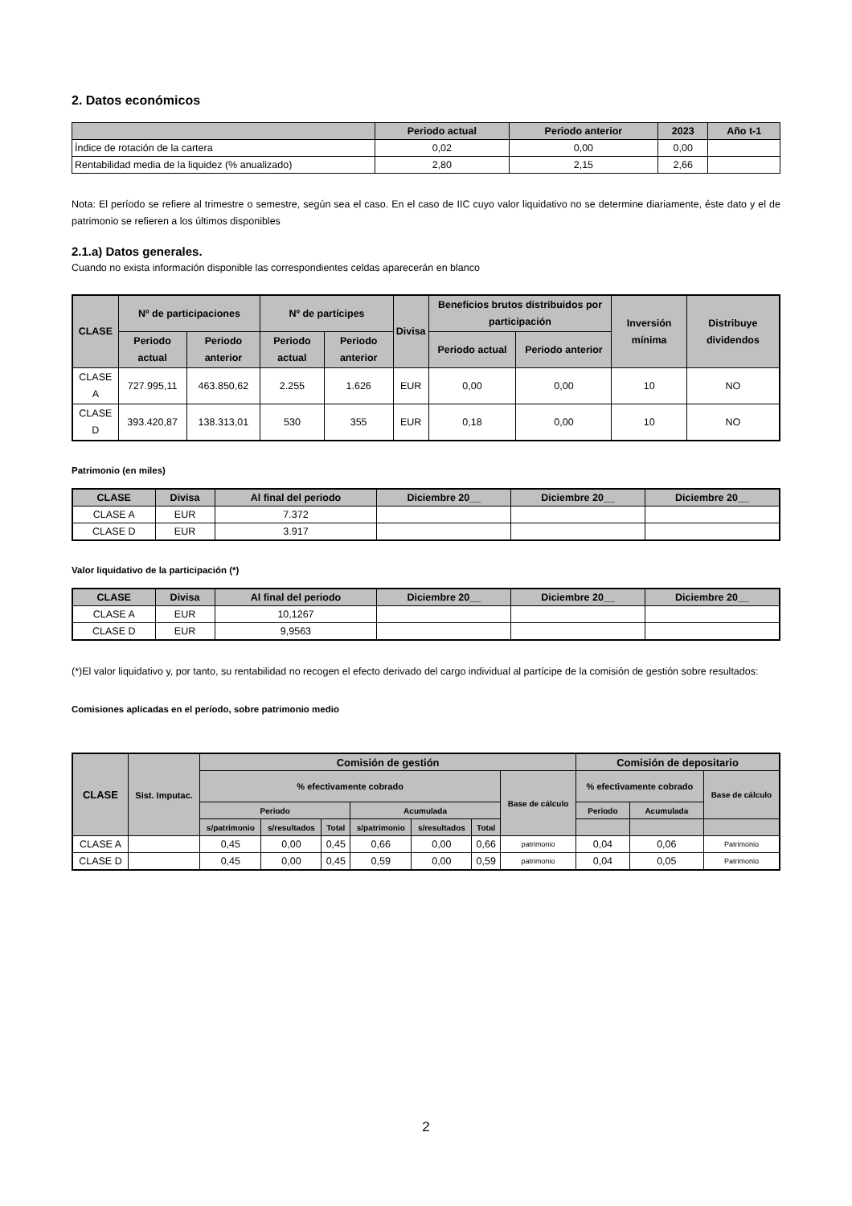2. Datos económicos
| | Periodo actual | Periodo anterior | 2023 | Año t-1 |
| --- | --- | --- | --- | --- |
| Índice de rotación de la cartera | 0,02 | 0,00 | 0,00 | |
| Rentabilidad media de la liquidez (% anualizado) | 2,80 | 2,15 | 2,66 | |
Nota: El período se refiere al trimestre o semestre, según sea el caso. En el caso de IIC cuyo valor liquidativo no se determine diariamente, éste dato y el de patrimonio se refieren a los últimos disponibles
2.1.a) Datos generales.
Cuando no exista información disponible las correspondientes celdas aparecerán en blanco
| CLASE | Nº de participaciones | | Nº de partícipes | | Divisa | Beneficios brutos distribuidos por participación | | Inversión mínima | Distribuye dividendos |
| --- | --- | --- | --- | --- | --- | --- | --- | --- | --- |
| | Periodo actual | Periodo anterior | Periodo actual | Periodo anterior | | Periodo actual | Periodo anterior | | |
| CLASE A | 727.995,11 | 463.850,62 | 2.255 | 1.626 | EUR | 0,00 | 0,00 | 10 | NO |
| CLASE D | 393.420,87 | 138.313,01 | 530 | 355 | EUR | 0,18 | 0,00 | 10 | NO |
Patrimonio (en miles)
| CLASE | Divisa | Al final del periodo | Diciembre 20__ | Diciembre 20__ | Diciembre 20__ |
| --- | --- | --- | --- | --- | --- |
| CLASE A | EUR | 7.372 | | | |
| CLASE D | EUR | 3.917 | | | |
Valor liquidativo de la participación (*)
| CLASE | Divisa | Al final del periodo | Diciembre 20__ | Diciembre 20__ | Diciembre 20__ |
| --- | --- | --- | --- | --- | --- |
| CLASE A | EUR | 10,1267 | | | |
| CLASE D | EUR | 9,9563 | | | |
(*)El valor liquidativo y, por tanto, su rentabilidad no recogen el efecto derivado del cargo individual al partícipe de la comisión de gestión sobre resultados:
Comisiones aplicadas en el período, sobre patrimonio medio
| CLASE | Sist. Imputac. | Comisión de gestión | | | | | | | Comisión de depositario | | |
| --- | --- | --- | --- | --- | --- | --- | --- | --- | --- | --- | --- |
| | | % efectivamente cobrado | | | | | | Base de cálculo | % efectivamente cobrado | | Base de cálculo |
| | | Periodo | | | Acumulada | | | | Periodo | Acumulada | |
| | | s/patrimonio | s/resultados | Total | s/patrimonio | s/resultados | Total | | | | |
| CLASE A | | 0,45 | 0,00 | 0,45 | 0,66 | 0,00 | 0,66 | patrimonio | 0,04 | 0,06 | Patrimonio |
| CLASE D | | 0,45 | 0,00 | 0,45 | 0,59 | 0,00 | 0,59 | patrimonio | 0,04 | 0,05 | Patrimonio |
2